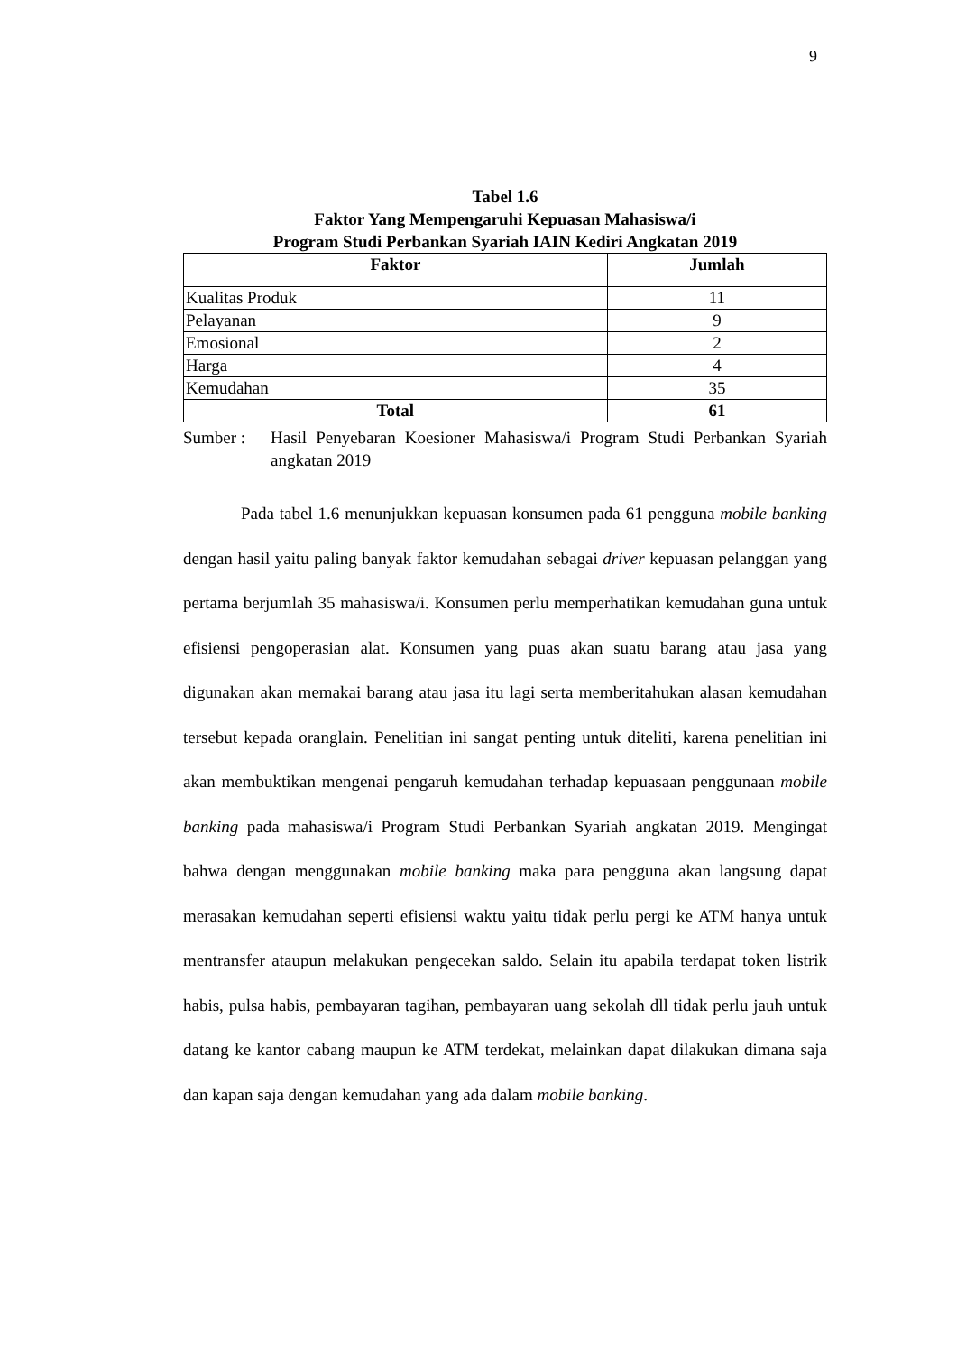9
Tabel 1.6
Faktor Yang Mempengaruhi Kepuasan Mahasiswa/i
Program Studi Perbankan Syariah IAIN Kediri Angkatan 2019
| Faktor | Jumlah |
| --- | --- |
| Kualitas Produk | 11 |
| Pelayanan | 9 |
| Emosional | 2 |
| Harga | 4 |
| Kemudahan | 35 |
| Total | 61 |
Sumber : Hasil Penyebaran Koesioner Mahasiswa/i Program Studi Perbankan Syariah angkatan 2019
Pada tabel 1.6 menunjukkan kepuasan konsumen pada 61 pengguna mobile banking dengan hasil yaitu paling banyak faktor kemudahan sebagai driver kepuasan pelanggan yang pertama berjumlah 35 mahasiswa/i. Konsumen perlu memperhatikan kemudahan guna untuk efisiensi pengoperasian alat. Konsumen yang puas akan suatu barang atau jasa yang digunakan akan memakai barang atau jasa itu lagi serta memberitahukan alasan kemudahan tersebut kepada oranglain. Penelitian ini sangat penting untuk diteliti, karena penelitian ini akan membuktikan mengenai pengaruh kemudahan terhadap kepuasaan penggunaan mobile banking pada mahasiswa/i Program Studi Perbankan Syariah angkatan 2019. Mengingat bahwa dengan menggunakan mobile banking maka para pengguna akan langsung dapat merasakan kemudahan seperti efisiensi waktu yaitu tidak perlu pergi ke ATM hanya untuk mentransfer ataupun melakukan pengecekan saldo. Selain itu apabila terdapat token listrik habis, pulsa habis, pembayaran tagihan, pembayaran uang sekolah dll tidak perlu jauh untuk datang ke kantor cabang maupun ke ATM terdekat, melainkan dapat dilakukan dimana saja dan kapan saja dengan kemudahan yang ada dalam mobile banking.